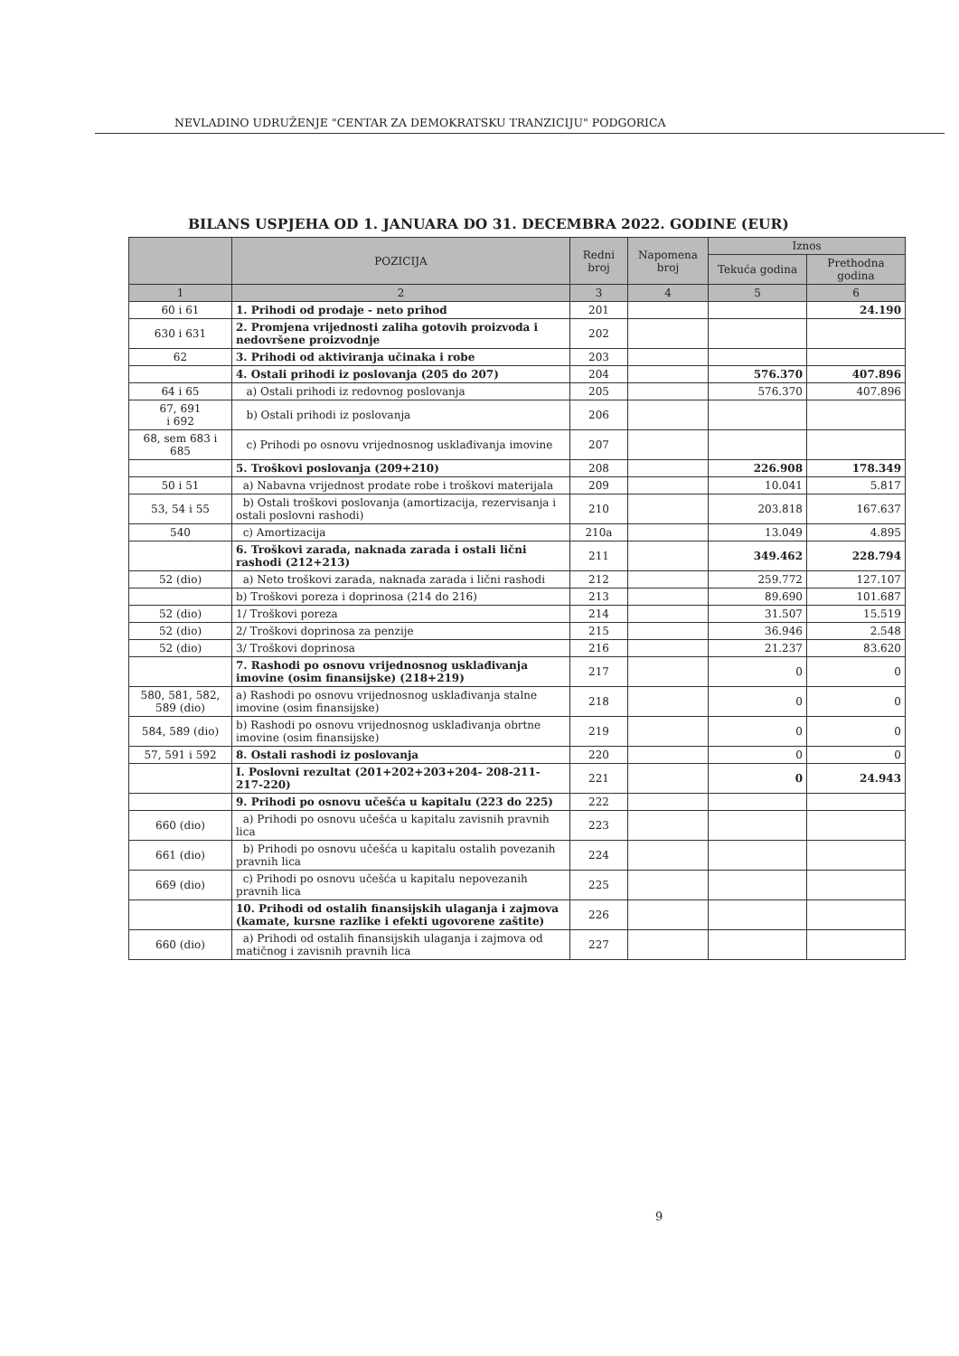NEVLADINO UDRUŽENJE "CENTAR ZA DEMOKRATSKU TRANZICIJU" PODGORICA
BILANS USPJEHA OD 1. JANUARA DO 31. DECEMBRA 2022. GODINE (EUR)
| | POZICIJA | Redni broj | Napomena broj | Iznos | |
| --- | --- | --- | --- | --- | --- |
| | | | | Tekuća godina | Prethodna godina |
| 1 | 2 | 3 | 4 | 5 | 6 |
| 60 i 61 | 1. Prihodi od prodaje - neto prihod | 201 | | | 24.190 |
| 630 i 631 | 2. Promjena vrijednosti zaliha gotovih proizvoda i nedovršene proizvodnje | 202 | | | |
| 62 | 3. Prihodi od aktiviranja učinaka i robe | 203 | | | |
| | 4. Ostali prihodi iz poslovanja (205 do 207) | 204 | | 576.370 | 407.896 |
| 64 i 65 | a) Ostali prihodi iz redovnog poslovanja | 205 | | 576.370 | 407.896 |
| 67, 691 i 692 | b) Ostali prihodi iz poslovanja | 206 | | | |
| 68, sem 683 i 685 | c) Prihodi po osnovu vrijednosnog usklađivanja imovine | 207 | | | |
| | 5. Troškovi poslovanja (209+210) | 208 | | 226.908 | 178.349 |
| 50 i 51 | a) Nabavna vrijednost prodate robe i troškovi materijala | 209 | | 10.041 | 5.817 |
| 53, 54 i 55 | b) Ostali troškovi poslovanja (amortizacija, rezervisanja i ostali poslovni rashodi) | 210 | | 203.818 | 167.637 |
| 540 | c) Amortizacija | 210a | | 13.049 | 4.895 |
| | 6. Troškovi zarada, naknada zarada i ostali lični rashodi (212+213) | 211 | | 349.462 | 228.794 |
| 52 (dio) | a) Neto troškovi zarada, naknada zarada i lični rashodi | 212 | | 259.772 | 127.107 |
| | b) Troškovi poreza i doprinosa (214 do 216) | 213 | | 89.690 | 101.687 |
| 52 (dio) | 1/ Troškovi poreza | 214 | | 31.507 | 15.519 |
| 52 (dio) | 2/ Troškovi doprinosa za penzije | 215 | | 36.946 | 2.548 |
| 52 (dio) | 3/ Troškovi doprinosa | 216 | | 21.237 | 83.620 |
| | 7. Rashodi po osnovu vrijednosnog usklađivanja imovine (osim finansijske) (218+219) | 217 | | 0 | 0 |
| 580, 581, 582, 589 (dio) | a) Rashodi po osnovu vrijednosnog usklađivanja stalne imovine (osim finansijske) | 218 | | 0 | 0 |
| 584, 589 (dio) | b) Rashodi po osnovu vrijednosnog usklađivanja obrtne imovine (osim finansijske) | 219 | | 0 | 0 |
| 57, 591 i 592 | 8. Ostali rashodi iz poslovanja | 220 | | 0 | 0 |
| | I. Poslovni rezultat (201+202+203+204- 208-211-217-220) | 221 | | 0 | 24.943 |
| | 9. Prihodi po osnovu učešća u kapitalu (223 do 225) | 222 | | | |
| 660 (dio) | a) Prihodi po osnovu učešća u kapitalu zavisnih pravnih lica | 223 | | | |
| 661 (dio) | b) Prihodi po osnovu učešća u kapitalu ostalih povezanih pravnih lica | 224 | | | |
| 669 (dio) | c) Prihodi po osnovu učešća u kapitalu nepovezanih pravnih lica | 225 | | | |
| | 10. Prihodi od ostalih finansijskih ulaganja i zajmova (kamate, kursne razlike i efekti ugovorene zaštite) | 226 | | | |
| 660 (dio) | a) Prihodi od ostalih finansijskih ulaganja i zajmova od matičnog i zavisnih pravnih lica | 227 | | | |
9